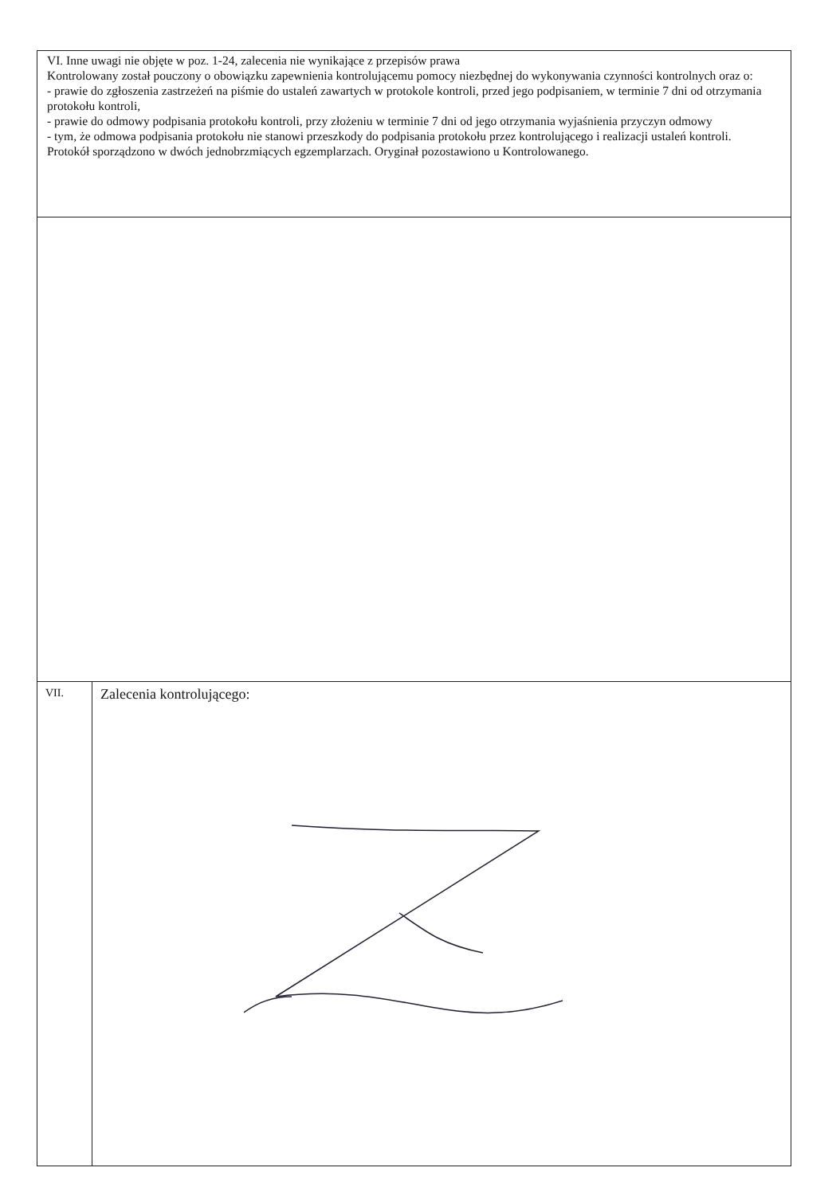| VI. Inne uwagi nie objęte w poz. 1-24, zalecenia nie wynikające z przepisów prawa Kontrolowany został pouczony o obowiązku zapewnienia kontrolującemu pomocy niezbędnej do wykonywania czynności kontrolnych oraz o: - prawie do zgłoszenia zastrzeżeń na piśmie do ustaleń zawartych w protokole kontroli, przed jego podpisaniem, w terminie 7 dni od otrzymania protokołu kontroli, - prawie do odmowy podpisania protokołu kontroli, przy złożeniu w terminie 7 dni od jego otrzymania wyjaśnienia przyczyn odmowy - tym, że odmowa podpisania protokołu nie stanowi przeszkody do podpisania protokołu przez kontrolującego i realizacji ustaleń kontroli. Protokół sporządzono w dwóch jednobrzmiących egzemplarzach. Oryginał pozostawiono u Kontrolowanego. | |
| VII. | Zalecenia kontrolującego: |